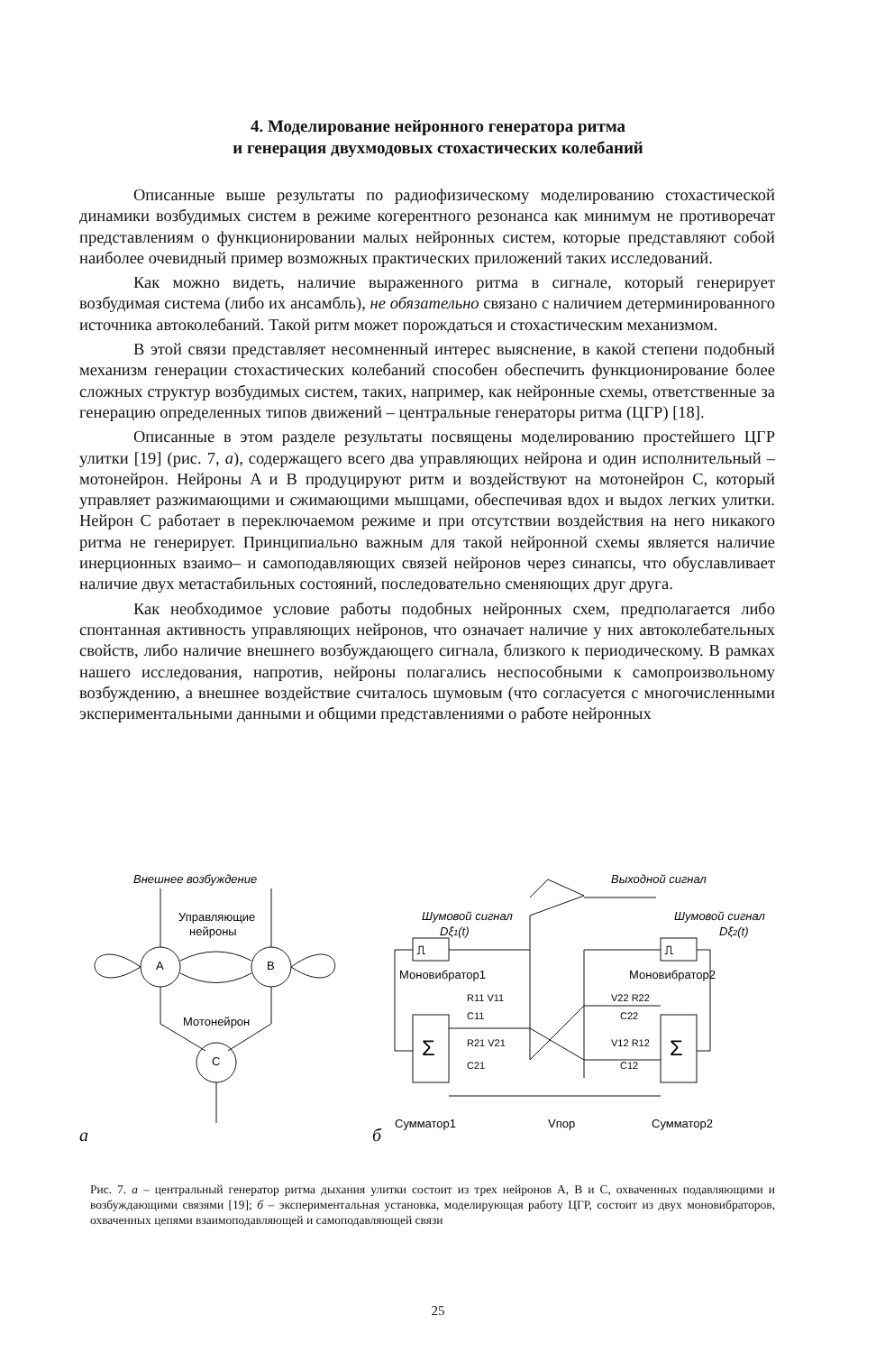4. Моделирование нейронного генератора ритма
и генерация двухмодовых стохастических колебаний
Описанные выше результаты по радиофизическому моделированию стохастической динамики возбудимых систем в режиме когерентного резонанса как минимум не противоречат представлениям о функционировании малых нейронных систем, которые представляют собой наиболее очевидный пример возможных практических приложений таких исследований.
Как можно видеть, наличие выраженного ритма в сигнале, который генерирует возбудимая система (либо их ансамбль), не обязательно связано с наличием детерминированного источника автоколебаний. Такой ритм может порождаться и стохастическим механизмом.
В этой связи представляет несомненный интерес выяснение, в какой степени подобный механизм генерации стохастических колебаний способен обеспечить функционирование более сложных структур возбудимых систем, таких, например, как нейронные схемы, ответственные за генерацию определенных типов движений – центральные генераторы ритма (ЦГР) [18].
Описанные в этом разделе результаты посвящены моделированию простейшего ЦГР улитки [19] (рис. 7, а), содержащего всего два управляющих нейрона и один исполнительный – мотонейрон. Нейроны A и B продуцируют ритм и воздействуют на мотонейрон C, который управляет разжимающими и сжимающими мышцами, обеспечивая вдох и выдох легких улитки. Нейрон C работает в переключаемом режиме и при отсутствии воздействия на него никакого ритма не генерирует. Принципиально важным для такой нейронной схемы является наличие инерционных взаимо– и самоподавляющих связей нейронов через синапсы, что обуславливает наличие двух метастабильных состояний, последовательно сменяющих друг друга.
Как необходимое условие работы подобных нейронных схем, предполагается либо спонтанная активность управляющих нейронов, что означает наличие у них автоколебательных свойств, либо наличие внешнего возбуждающего сигнала, близкого к периодическому. В рамках нашего исследования, напротив, нейроны полагались неспособными к самопроизвольному возбуждению, а внешнее воздействие считалось шумовым (что согласуется с многочисленными экспериментальными данными и общими представлениями о работе нейронных
A
B
C
Внешнее возбуждение
Управляющие
нейроны
Мотонейрон
а
Шумовой сигнал
Dξ1(t)
Выходной сигнал
Шумовой сигнал
Dξ2(t)
⎍
⎍
Моновибратор1
Моновибратор2
Σ
Σ
R11 V11
V22 R22
C11
C22
R21 V21
V12 R12
C21
C12
Сумматор1
Vпор
Сумматор2
б
Рис. 7. а – центральный генератор ритма дыхания улитки состоит из трех нейронов A, B и C, охваченных подавляющими и возбуждающими связями [19]; б – экспериментальная установка, моделирующая работу ЦГР, состоит из двух моновибраторов, охваченных цепями взаимоподавляющей и самоподавляющей связи
25